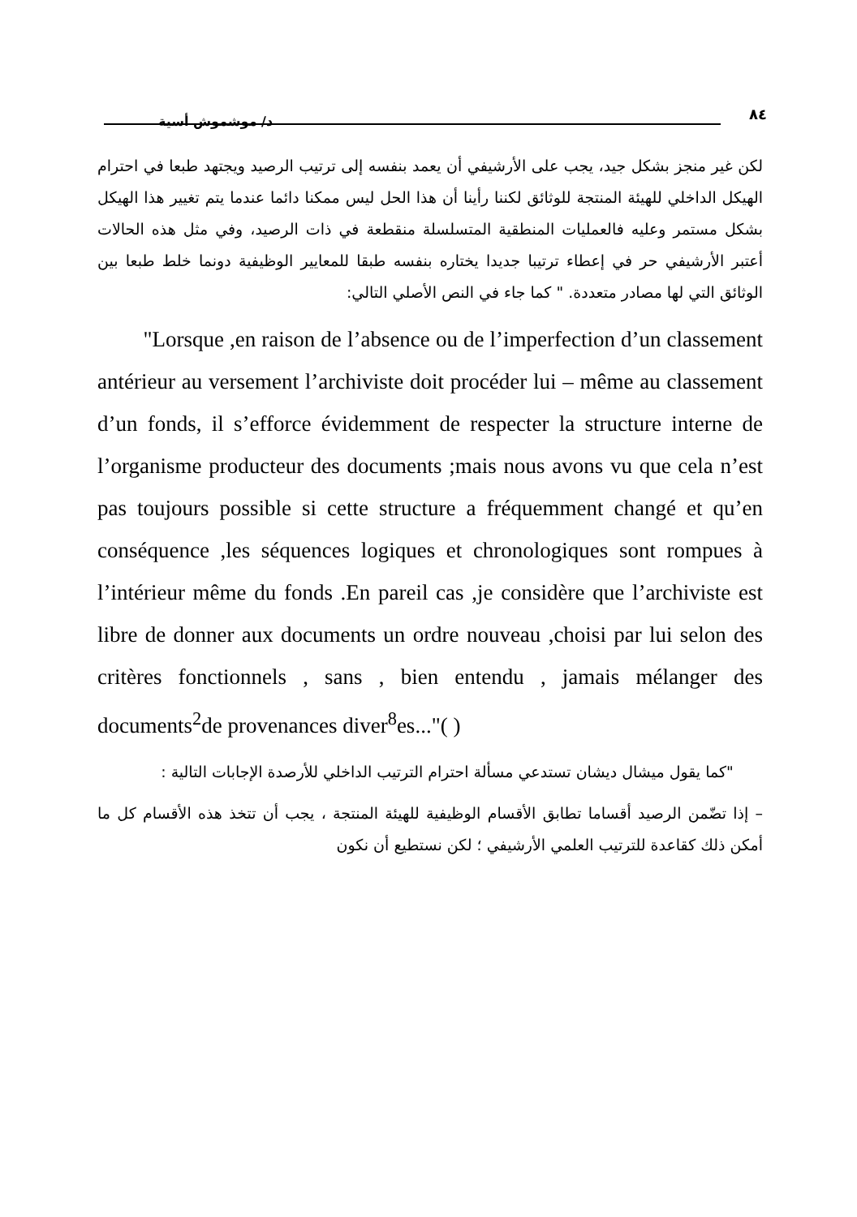٨٤ د/ موشموش أسية
لكن غير منجز بشكل جيد، يجب على الأرشيفي أن يعمد بنفسه إلى ترتيب الرصيد ويجتهد طبعا في احترام الهيكل الداخلي للهيئة المنتجة للوثائق لكننا رأينا أن هذا الحل ليس ممكنا دائما عندما يتم تغيير هذا الهيكل بشكل مستمر وعليه فالعمليات المنطقية المتسلسلة منقطعة في ذات الرصيد، وفي مثل هذه الحالات أعتبر الأرشيفي حر في إعطاء ترتيبا جديدا يختاره بنفسه طبقا للمعايير الوظيفية دونما خلط طبعا بين الوثائق التي لها مصادر متعددة. " كما جاء في النص الأصلي التالي:
"Lorsque ,en raison de l’absence ou de l’imperfection d’un classement antérieur au versement l’archiviste doit procéder lui – même au classement d’un fonds, il s’efforce évidemment de respecter la structure interne de l’organisme producteur des documents ;mais nous avons vu que cela n’est pas toujours possible si cette structure a fréquemment changé et qu’en conséquence ,les séquences logiques et chronologiques sont rompues à l’intérieur même du fonds .En pareil cas ,je considère que l’archiviste est libre de donner aux documents un ordre nouveau ,choisi par lui selon des critères fonctionnels , sans , bien entendu , jamais mélanger des documents<sup>2</sup>de provenances diver<sup>8</sup>es..."( )
"كما يقول ميشال ديشان تستدعي مسألة احترام الترتيب الداخلي للأرصدة الإجابات التالية :
– إذا تضّمن الرصيد أقساما تطابق الأقسام الوظيفية للهيئة المنتجة ، يجب أن تتخذ هذه الأقسام كل ما أمكن ذلك كقاعدة للترتيب العلمي الأرشيفي ؛ لكن نستطيع أن نكون